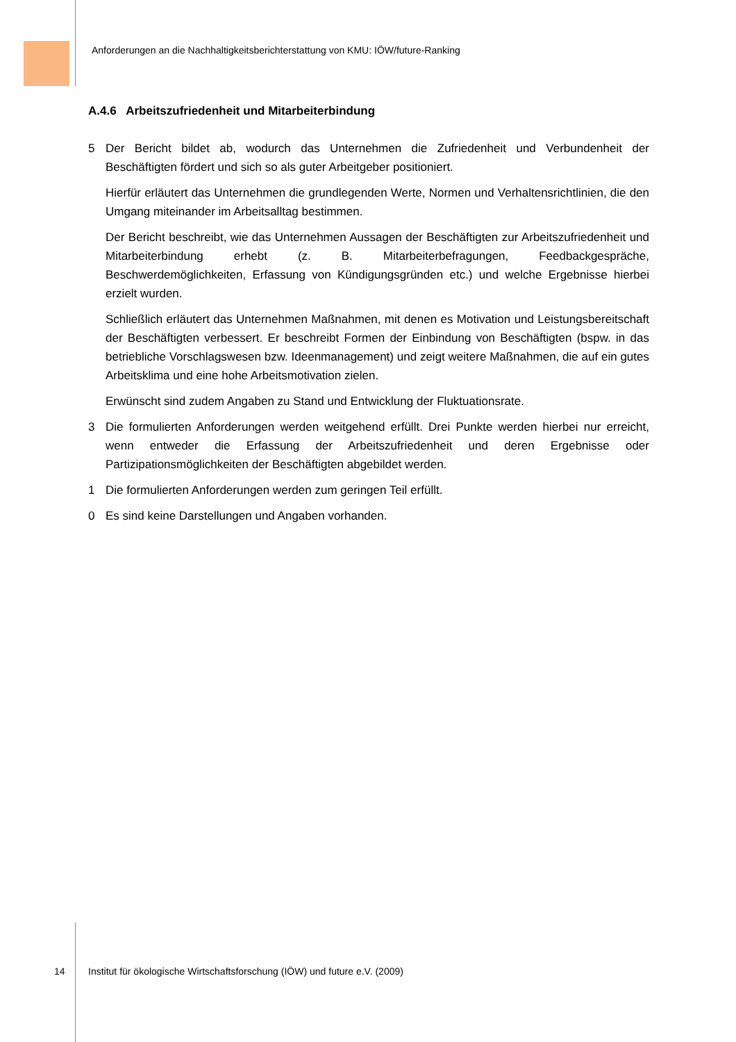Anforderungen an die Nachhaltigkeitsberichterstattung von KMU: IÖW/future-Ranking
A.4.6 Arbeitszufriedenheit und Mitarbeiterbindung
5 Der Bericht bildet ab, wodurch das Unternehmen die Zufriedenheit und Verbundenheit der Beschäftigten fördert und sich so als guter Arbeitgeber positioniert.
Hierfür erläutert das Unternehmen die grundlegenden Werte, Normen und Verhaltens­richtlinien, die den Umgang miteinander im Arbeitsalltag bestimmen.
Der Bericht beschreibt, wie das Unternehmen Aussagen der Beschäftigten zur Arbeitszu­friedenheit und Mitarbeiterbindung erhebt (z. B. Mitarbeiterbefragungen, Feedbackge­spräche, Beschwerdemöglichkeiten, Erfassung von Kündigungsgründen etc.) und welche Ergebnisse hierbei erzielt wurden.
Schließlich erläutert das Unternehmen Maßnahmen, mit denen es Motivation und Leis­tungsbereitschaft der Beschäftigten verbessert. Er beschreibt Formen der Einbindung von Beschäftigten (bspw. in das betriebliche Vorschlagswesen bzw. Ideenmanagement) und zeigt weitere Maßnahmen, die auf ein gutes Arbeitsklima und eine hohe Arbeitsmotivation zielen.
Erwünscht sind zudem Angaben zu Stand und Entwicklung der Fluktuationsrate.
3 Die formulierten Anforderungen werden weitgehend erfüllt. Drei Punkte werden hierbei nur erreicht, wenn entweder die Erfassung der Arbeitszufriedenheit und deren Ergebnisse oder Partizipationsmöglichkeiten der Beschäftigten abgebildet werden.
1 Die formulierten Anforderungen werden zum geringen Teil erfüllt.
0 Es sind keine Darstellungen und Angaben vorhanden.
14 Institut für ökologische Wirtschaftsforschung (IÖW) und future e.V. (2009)